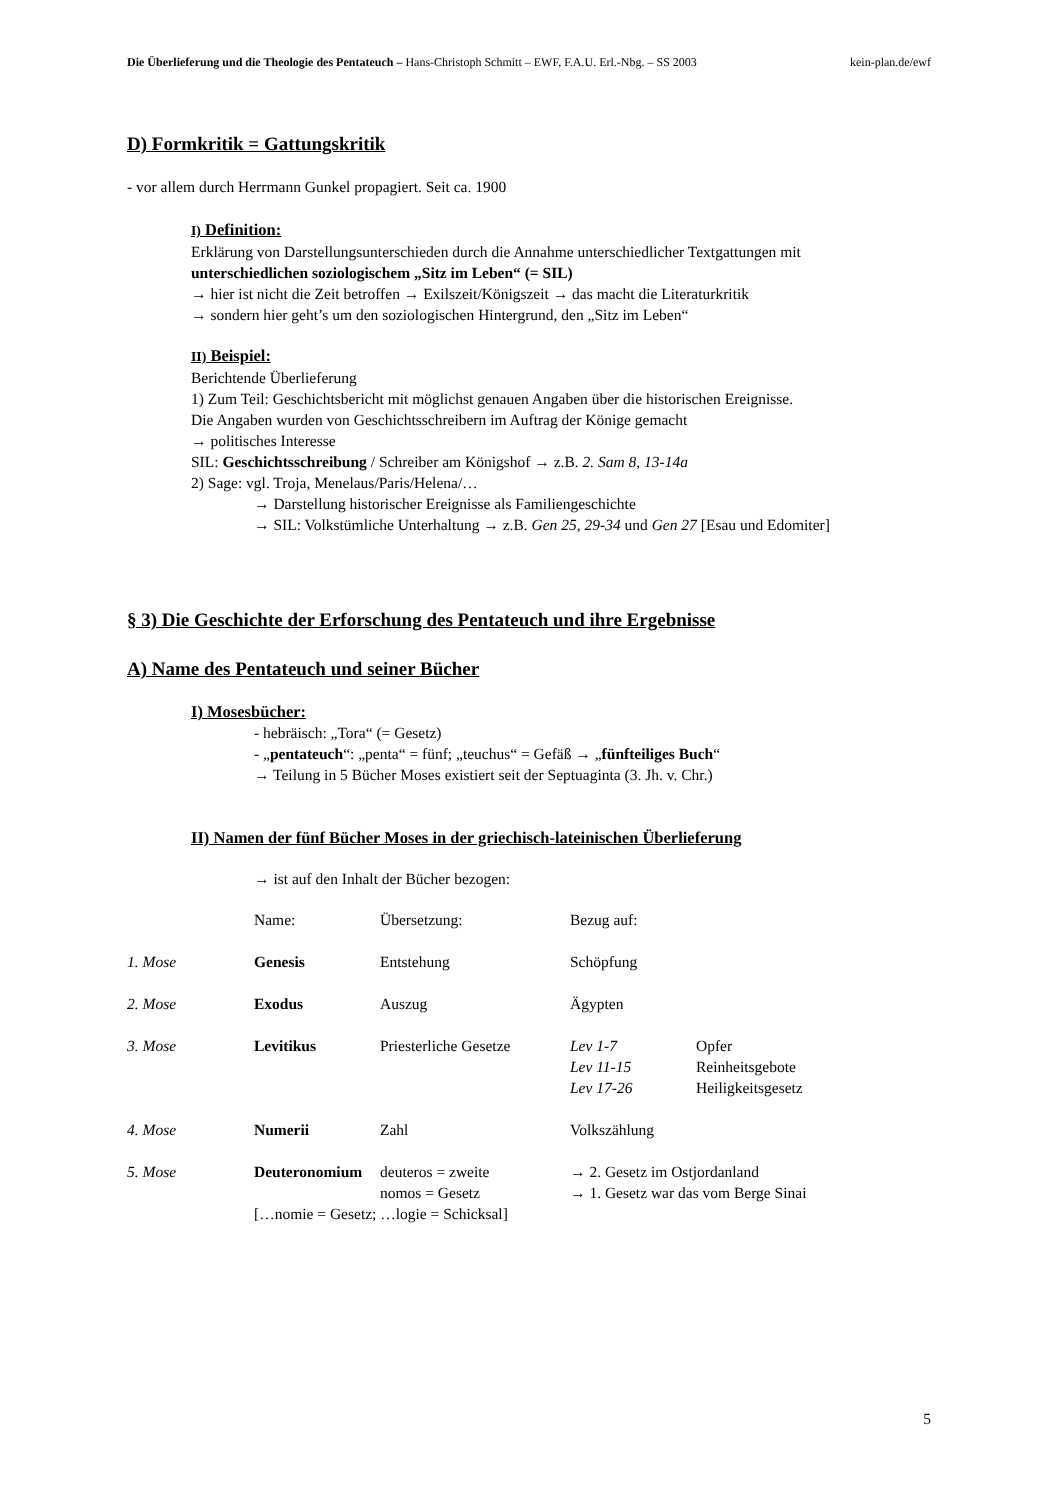Die Überlieferung und die Theologie des Pentateuch – Hans-Christoph Schmitt – EWF, F.A.U. Erl.-Nbg. – SS 2003 kein-plan.de/ewf
D) Formkritik = Gattungskritik
- vor allem durch Herrmann Gunkel propagiert. Seit ca. 1900
I) Definition:
Erklärung von Darstellungsunterschieden durch die Annahme unterschiedlicher Textgattungen mit
unterschiedlichen soziologischem „Sitz im Leben“ (= SIL)
→ hier ist nicht die Zeit betroffen → Exilszeit/Königszeit → das macht die Literaturkritik
→ sondern hier geht’s um den soziologischen Hintergrund, den „Sitz im Leben“
II) Beispiel:
Berichtende Überlieferung
1) Zum Teil: Geschichtsbericht mit möglichst genauen Angaben über die historischen Ereignisse.
Die Angaben wurden von Geschichtsschreibern im Auftrag der Könige gemacht
→ politisches Interesse
SIL: Geschichtsschreibung / Schreiber am Königshof → z.B. 2. Sam 8, 13-14a
2) Sage: vgl. Troja, Menelaus/Paris/Helena/…
→ Darstellung historischer Ereignisse als Familiengeschichte
→ SIL: Volkstümliche Unterhaltung → z.B. Gen 25, 29-34 und Gen 27 [Esau und Edomiter]
§ 3) Die Geschichte der Erforschung des Pentateuch und ihre Ergebnisse
A) Name des Pentateuch und seiner Bücher
I) Mosesbücher:
- hebräisch: „Tora“ (= Gesetz)
- „pentateuch“: „penta“ = fünf; „teuchus“ = Gefäß → „fünfteiliges Buch“
→ Teilung in 5 Bücher Moses existiert seit der Septuaginta (3. Jh. v. Chr.)
II) Namen der fünf Bücher Moses in der griechisch-lateinischen Überlieferung
→ ist auf den Inhalt der Bücher bezogen:
| | Name: | Übersetzung: | Bezug auf: | |
| 1. Mose | Genesis | Entstehung | Schöpfung | |
| 2. Mose | Exodus | Auszug | Ägypten | |
| 3. Mose | Levitikus | Priesterliche Gesetze | Lev 1-7 | Opfer |
| | | | Lev 11-15 | Reinheitsgebote |
| | | | Lev 17-26 | Heiligkeitsgesetz |
| 4. Mose | Numerii | Zahl | Volkszählung | |
| 5. Mose | Deuteronomium | deuteros = zweite | → 2. Gesetz im Ostjordanland | |
| | | nomos = Gesetz | → 1. Gesetz war das vom Berge Sinai | |
| | […nomie = Gesetz; …logie = Schicksal] | | | |
5